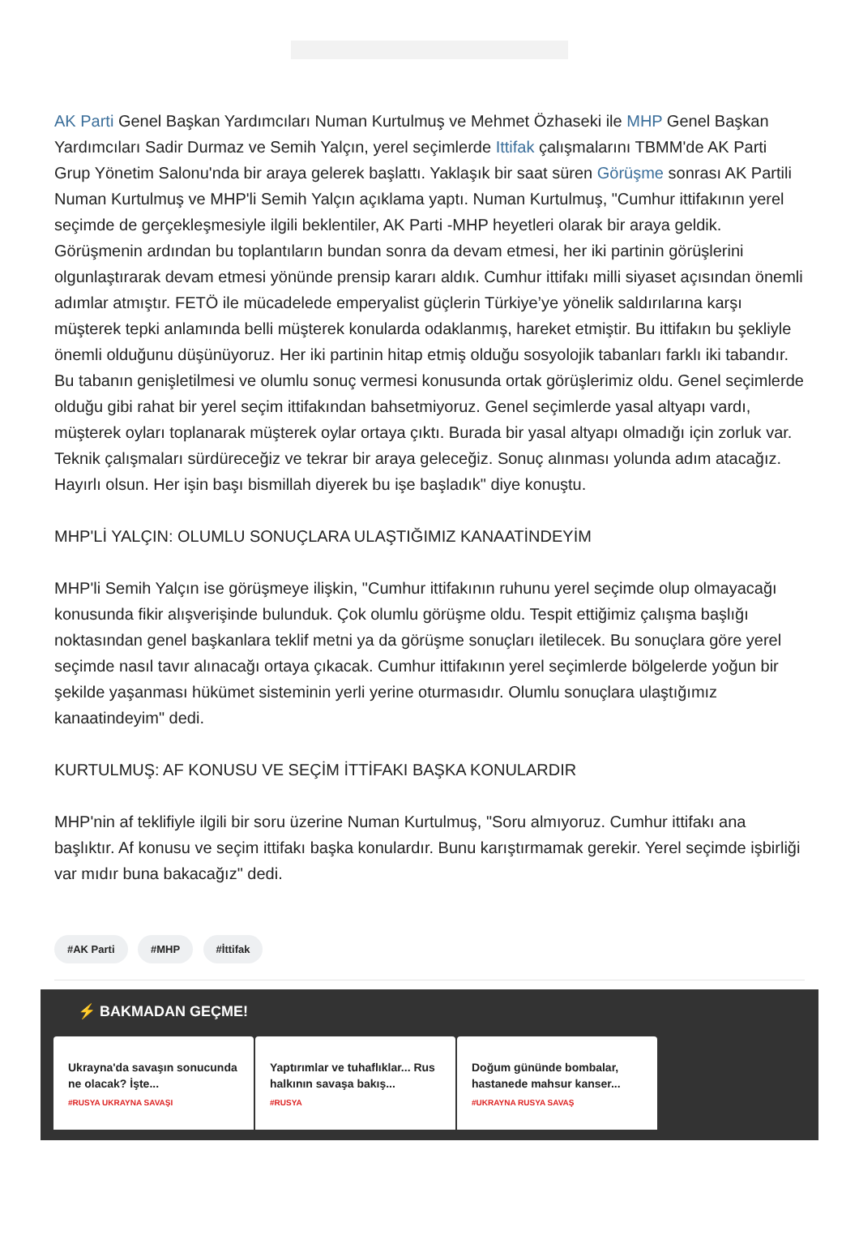AK Parti Genel Başkan Yardımcıları Numan Kurtulmuş ve Mehmet Özhaseki ile MHP Genel Başkan Yardımcıları Sadir Durmaz ve Semih Yalçın, yerel seçimlerde Ittifak çalışmalarını TBMM'de AK Parti Grup Yönetim Salonu'nda bir araya gelerek başlattı. Yaklaşık bir saat süren Görüşme sonrası AK Partili Numan Kurtulmuş ve MHP'li Semih Yalçın açıklama yaptı. Numan Kurtulmuş, "Cumhur ittifakının yerel seçimde de gerçekleşmesiyle ilgili beklentiler, AK Parti -MHP heyetleri olarak bir araya geldik. Görüşmenin ardından bu toplantıların bundan sonra da devam etmesi, her iki partinin görüşlerini olgunlaştırarak devam etmesi yönünde prensip kararı aldık. Cumhur ittifakı milli siyaset açısından önemli adımlar atmıştır. FETÖ ile mücadelede emperyalist güçlerin Türkiye’ye yönelik saldırılarına karşı müşterek tepki anlamında belli müşterek konularda odaklanmış, hareket etmiştir. Bu ittifakın bu şekliyle önemli olduğunu düşünüyoruz. Her iki partinin hitap etmiş olduğu sosyolojik tabanları farklı iki tabandır. Bu tabanın genişletilmesi ve olumlu sonuç vermesi konusunda ortak görüşlerimiz oldu. Genel seçimlerde olduğu gibi rahat bir yerel seçim ittifakından bahsetmiyoruz. Genel seçimlerde yasal altyapı vardı, müşterek oyları toplanarak müşterek oylar ortaya çıktı. Burada bir yasal altyapı olmadığı için zorluk var. Teknik çalışmaları sürdüreceğiz ve tekrar bir araya geleceğiz. Sonuç alınması yolunda adım atacağız. Hayırlı olsun. Her işin başı bismillah diyerek bu işe başladık" diye konuştu.
MHP'Lİ YALÇIN: OLUMLU SONUÇLARA ULAŞTIĞIMIZ KANAATİNDEYİM
MHP'li Semih Yalçın ise görüşmeye ilişkin, "Cumhur ittifakının ruhunu yerel seçimde olup olmayacağı konusunda fikir alışverişinde bulunduk. Çok olumlu görüşme oldu. Tespit ettiğimiz çalışma başlığı noktasından genel başkanlara teklif metni ya da görüşme sonuçları iletilecek. Bu sonuçlara göre yerel seçimde nasıl tavır alınacağı ortaya çıkacak. Cumhur ittifakının yerel seçimlerde bölgelerde yoğun bir şekilde yaşanması hükümet sisteminin yerli yerine oturmasıdır. Olumlu sonuçlara ulaştığımız kanaatindeyim" dedi.
KURTULMUŞ: AF KONUSU VE SEÇİM İTTİFAKI BAŞKA KONULARDIR
MHP'nin af teklifiyle ilgili bir soru üzerine Numan Kurtulmuş, "Soru almıyoruz. Cumhur ittifakı ana başlıktır. Af konusu ve seçim ittifakı başka konulardır. Bunu karıştırmamak gerekir. Yerel seçimde işbirliği var mıdır buna bakacağız" dedi.
#AK Parti #MHP #İttifak
⚡ BAKMADAN GEÇME!
Ukrayna'da savaşın sonucunda ne olacak? İşte...
#RUSYA UKRAYNA SAVAŞI
Yaptırımlar ve tuhaflıklar... Rus halkının savaşa bakış...
#RUSYA
Doğum gününde bombalar, hastanede mahsur kanser...
#UKRAYNA RUSYA SAVAŞ